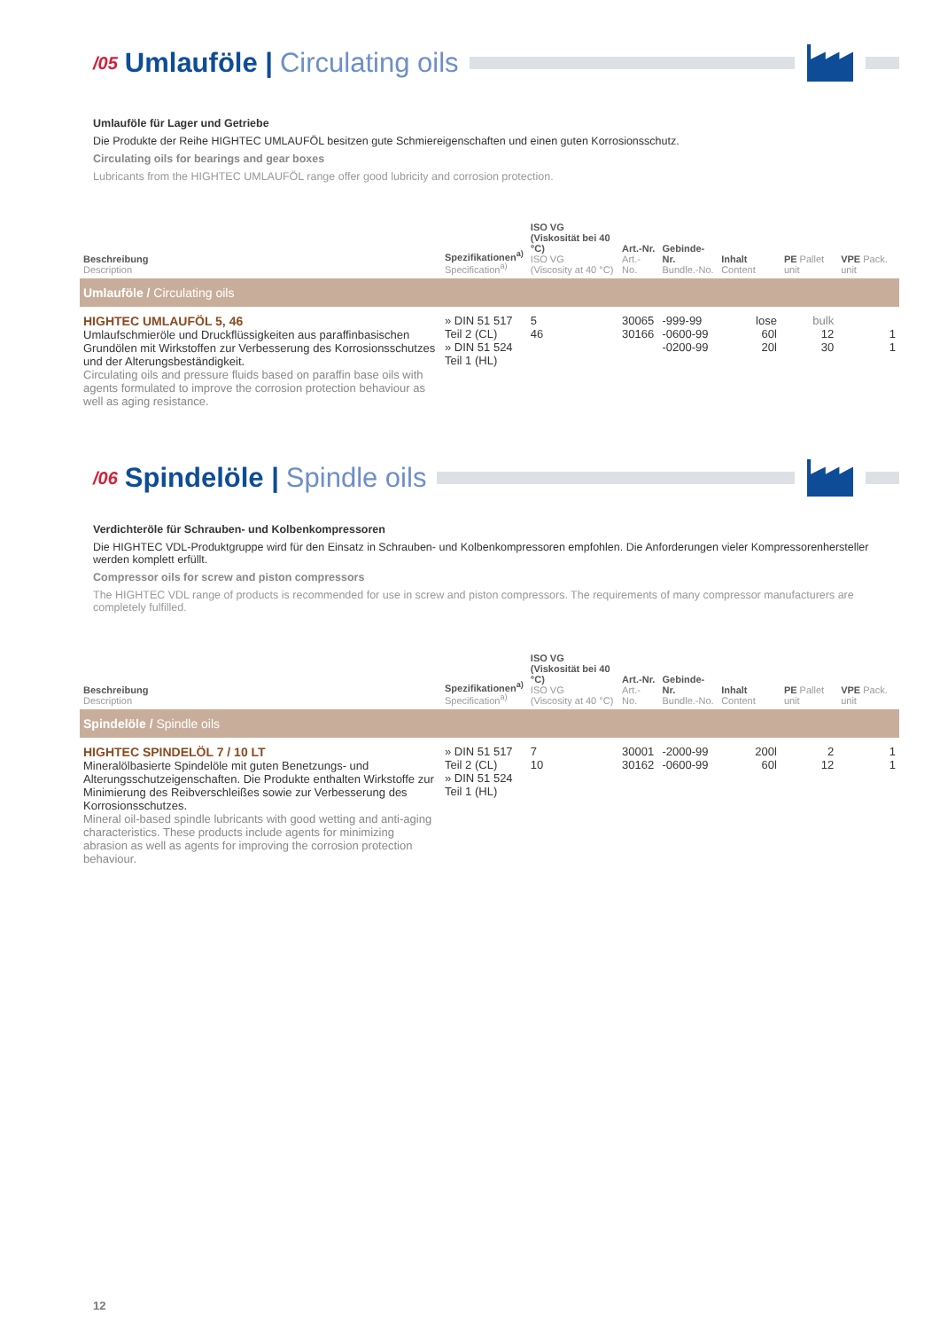/05 Umlauföle | Circulating oils
Umlauföle für Lager und Getriebe
Die Produkte der Reihe HIGHTEC UMLAUFÖL besitzen gute Schmiereigenschaften und einen guten Korrosionsschutz.
Circulating oils for bearings and gear boxes
Lubricants from the HIGHTEC UMLAUFÖL range offer good lubricity and corrosion protection.
| Beschreibung Description | Spezifikationen<sup>a)</sup> Specification<sup>a)</sup> | ISO VG (Viskosität bei 40 °C) ISO VG (Viscosity at 40 °C) | Art.-Nr. Art.-No. | Gebinde-Nr. Bundle.-No. | Inhalt Content | PE Pallet unit | VPE Pack. unit |
| --- | --- | --- | --- | --- | --- | --- | --- |
| Umlauföle / Circulating oils | | | | | | | |
| HIGHTEC UMLAUFÖL 5, 46 Umlaufschmieröle und Druckflüssigkeiten aus paraffinbasischen Grundölen mit Wirkstoffen zur Verbesserung des Korrosionsschutzes und der Alterungsbeständigkeit. Circulating oils and pressure fluids based on paraffin base oils with agents formulated to improve the corrosion protection behaviour as well as aging resistance. | » DIN 51 517 Teil 2 (CL) » DIN 51 524 Teil 1 (HL) | 5 46 | 30065 30166 | -999-99 -0600-99 -0200-99 | lose 60l 20l | bulk 12 30 | 1 1 |
/06 Spindelöle | Spindle oils
Verdichteröle für Schrauben- und Kolbenkompressoren
Die HIGHTEC VDL-Produktgruppe wird für den Einsatz in Schrauben- und Kolbenkompressoren empfohlen. Die Anforderungen vieler Kompressorenher­steller werden komplett erfüllt.
Compressor oils for screw and piston compressors
The HIGHTEC VDL range of products is recommended for use in screw and piston compressors. The requirements of many compressor manufacturers are completely fulfilled.
| Beschreibung Description | Spezifikationen<sup>a)</sup> Specification<sup>a)</sup> | ISO VG (Viskosität bei 40 °C) ISO VG (Viscosity at 40 °C) | Art.-Nr. Art.-No. | Gebinde-Nr. Bundle.-No. | Inhalt Content | PE Pallet unit | VPE Pack. unit |
| --- | --- | --- | --- | --- | --- | --- | --- |
| Spindelöle / Spindle oils | | | | | | | |
| HIGHTEC SPINDELÖL 7 / 10 LT Mineralölbasierte Spindelöle mit guten Benetzungs- und Alterungsschutzeigenschaften. Die Produkte enthalten Wirkstoffe zur Minimierung des Reibverschleißes sowie zur Verbesserung des Korrosionsschutzes. Mineral oil-based spindle lubricants with good wetting and anti-aging characteristics. These products include agents for minimizing abrasion as well as agents for improving the corrosion protection behaviour. | » DIN 51 517 Teil 2 (CL) » DIN 51 524 Teil 1 (HL) | 7 10 | 30001 30162 | -2000-99 -0600-99 | 200l 60l | 2 12 | 1 1 |
12